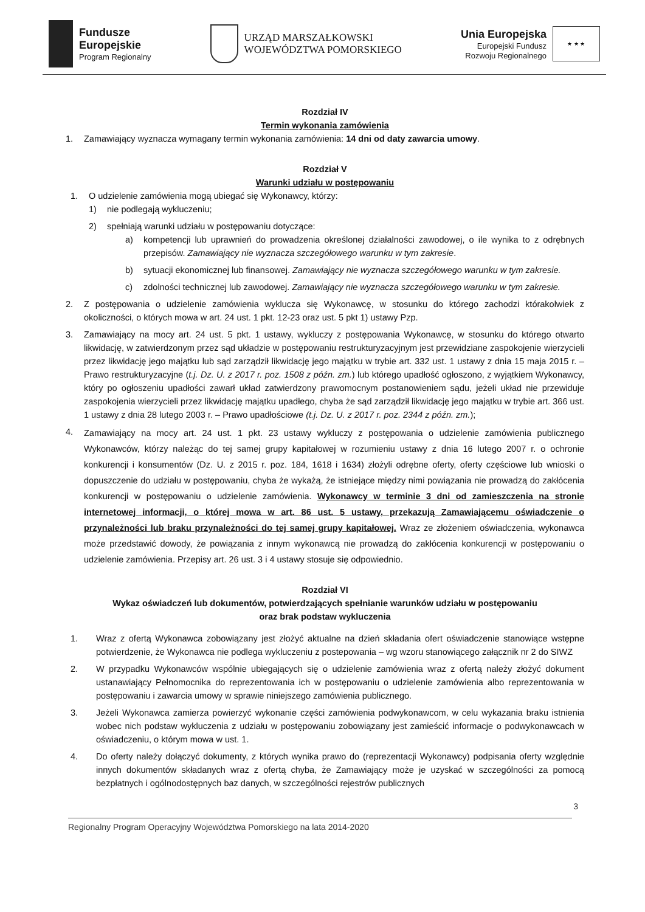Fundusze
Europejskie
Program Regionalny
URZĄD MARSZAŁKOWSKI
WOJEWÓDZTWA POMORSKIEGO
Unia Europejska
Europejski Fundusz
Rozwoju Regionalnego
★ ★ ★
Rozdział IV
Termin wykonania zamówienia
1. Zamawiający wyznacza wymagany termin wykonania zamówienia: 14 dni od daty zawarcia umowy.
Rozdział V
Warunki udziału w postępowaniu
1. O udzielenie zamówienia mogą ubiegać się Wykonawcy, którzy:
1) nie podlegają wykluczeniu;
2) spełniają warunki udziału w postępowaniu dotyczące:
a) kompetencji lub uprawnień do prowadzenia określonej działalności zawodowej, o ile wynika to z odrębnych przepisów. Zamawiający nie wyznacza szczegółowego warunku w tym zakresie.
b) sytuacji ekonomicznej lub finansowej. Zamawiający nie wyznacza szczegółowego warunku w tym zakresie.
c) zdolności technicznej lub zawodowej. Zamawiający nie wyznacza szczegółowego warunku w tym zakresie.
2. Z postępowania o udzielenie zamówienia wyklucza się Wykonawcę, w stosunku do którego zachodzi którakolwiek z okoliczności, o których mowa w art. 24 ust. 1 pkt. 12-23 oraz ust. 5 pkt 1) ustawy Pzp.
3. Zamawiający na mocy art. 24 ust. 5 pkt. 1 ustawy, wykluczy z postępowania Wykonawcę, w stosunku do którego otwarto likwidację, w zatwierdzonym przez sąd układzie w postępowaniu restrukturyzacyjnym jest przewidziane zaspokojenie wierzycieli przez likwidację jego majątku lub sąd zarządził likwidację jego majątku w trybie art. 332 ust. 1 ustawy z dnia 15 maja 2015 r. – Prawo restrukturyzacyjne (t.j. Dz. U. z 2017 r. poz. 1508 z późn. zm.) lub którego upadłość ogłoszono, z wyjątkiem Wykonawcy, który po ogłoszeniu upadłości zawarł układ zatwierdzony prawomocnym postanowieniem sądu, jeżeli układ nie przewiduje zaspokojenia wierzycieli przez likwidację majątku upadłego, chyba że sąd zarządził likwidację jego majątku w trybie art. 366 ust. 1 ustawy z dnia 28 lutego 2003 r. – Prawo upadłościowe (t.j. Dz. U. z 2017 r. poz. 2344 z późn. zm.);
4.
Zamawiający na mocy art. 24 ust. 1 pkt. 23 ustawy wykluczy z postępowania o udzielenie zamówienia publicznego Wykonawców, którzy należąc do tej samej grupy kapitałowej w rozumieniu ustawy z dnia 16 lutego 2007 r. o ochronie konkurencji i konsumentów (Dz. U. z 2015 r. poz. 184, 1618 i 1634) złożyli odrębne oferty, oferty częściowe lub wnioski o dopuszczenie do udziału w postępowaniu, chyba że wykażą, że istniejące między nimi powiązania nie prowadzą do zakłócenia konkurencji w postępowaniu o udzielenie zamówienia. Wykonawcy w terminie 3 dni od zamieszczenia na stronie internetowej informacji, o której mowa w art. 86 ust. 5 ustawy, przekazują Zamawiającemu oświadczenie o przynależności lub braku przynależności do tej samej grupy kapitałowej. Wraz ze złożeniem oświadczenia, wykonawca może przedstawić dowody, że powiązania z innym wykonawcą nie prowadzą do zakłócenia konkurencji w postępowaniu o udzielenie zamówienia. Przepisy art. 26 ust. 3 i 4 ustawy stosuje się odpowiednio.
Rozdział VI
Wykaz oświadczeń lub dokumentów, potwierdzających spełnianie warunków udziału w postępowaniu
oraz brak podstaw wykluczenia
1. Wraz z ofertą Wykonawca zobowiązany jest złożyć aktualne na dzień składania ofert oświadczenie stanowiące wstępne potwierdzenie, że Wykonawca nie podlega wykluczeniu z postepowania – wg wzoru stanowiącego załącznik nr 2 do SIWZ
2. W przypadku Wykonawców wspólnie ubiegających się o udzielenie zamówienia wraz z ofertą należy złożyć dokument ustanawiający Pełnomocnika do reprezentowania ich w postępowaniu o udzielenie zamówienia albo reprezentowania w postępowaniu i zawarcia umowy w sprawie niniejszego zamówienia publicznego.
3. Jeżeli Wykonawca zamierza powierzyć wykonanie części zamówienia podwykonawcom, w celu wykazania braku istnienia wobec nich podstaw wykluczenia z udziału w postępowaniu zobowiązany jest zamieścić informacje o podwykonawcach w oświadczeniu, o którym mowa w ust. 1.
4. Do oferty należy dołączyć dokumenty, z których wynika prawo do (reprezentacji Wykonawcy) podpisania oferty względnie innych dokumentów składanych wraz z ofertą chyba, że Zamawiający może je uzyskać w szczególności za pomocą bezpłatnych i ogólnodostępnych baz danych, w szczególności rejestrów publicznych
3
Regionalny Program Operacyjny Województwa Pomorskiego na lata 2014-2020